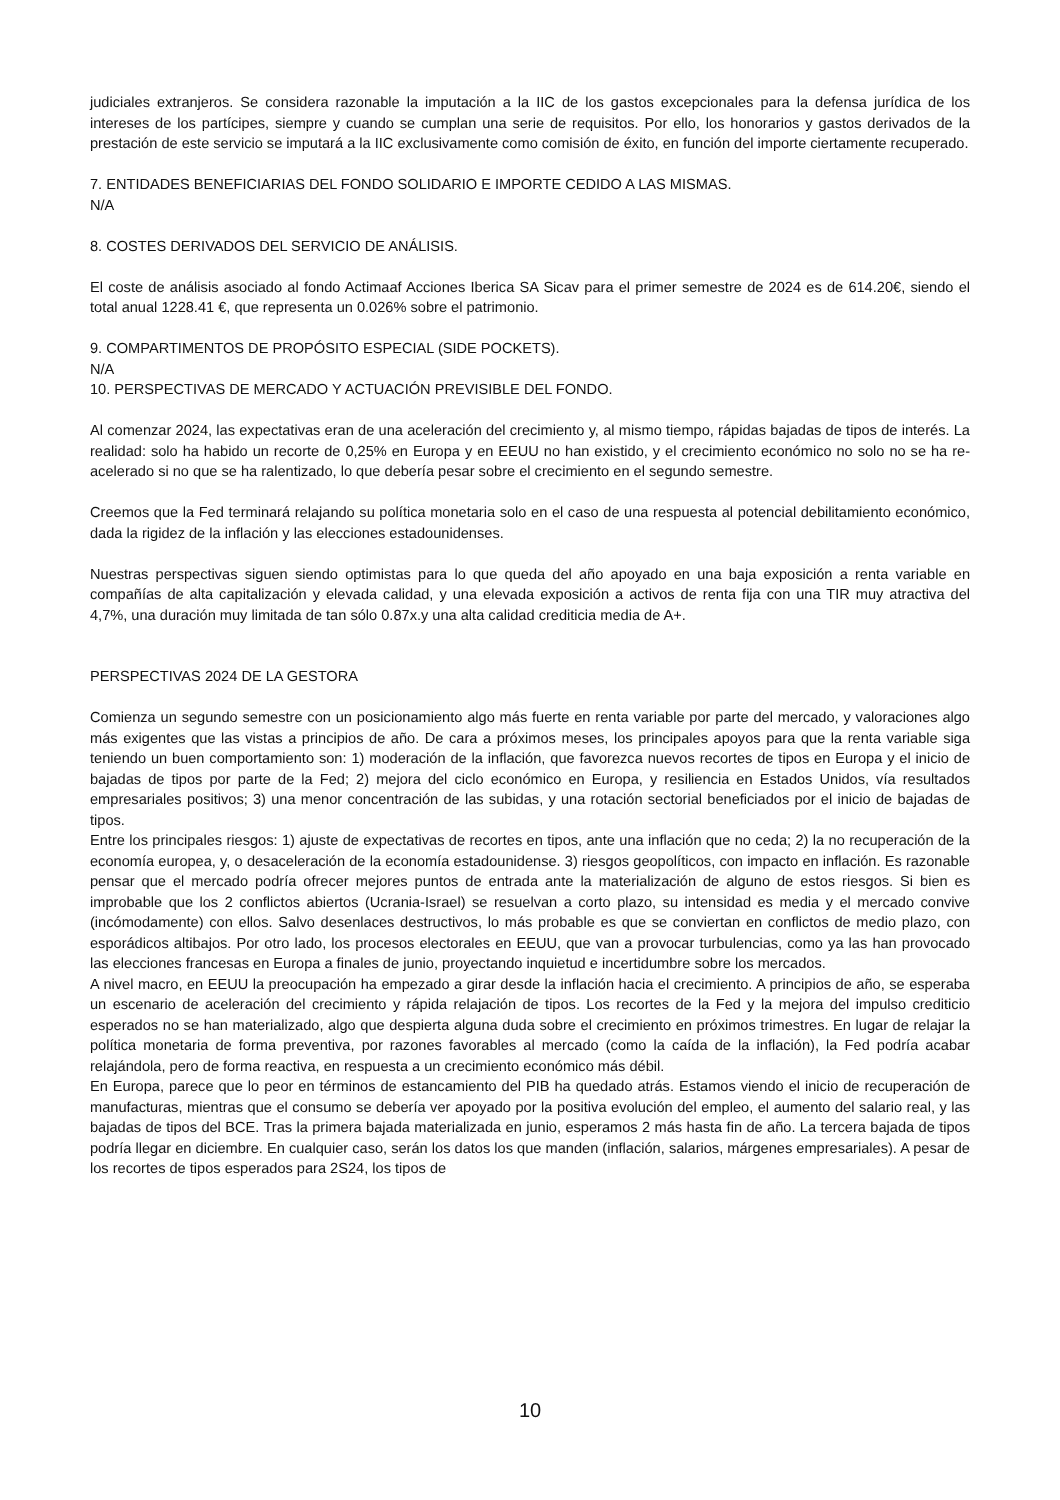judiciales extranjeros. Se considera razonable la imputación a la IIC de los gastos excepcionales para la defensa jurídica de los intereses de los partícipes, siempre y cuando se cumplan una serie de requisitos. Por ello, los honorarios y gastos derivados de la prestación de este servicio se imputará a la IIC exclusivamente como comisión de éxito, en función del importe ciertamente recuperado.
7. ENTIDADES BENEFICIARIAS DEL FONDO SOLIDARIO E IMPORTE CEDIDO A LAS MISMAS.
N/A
8. COSTES DERIVADOS DEL SERVICIO DE ANÁLISIS.
El coste de análisis asociado al fondo Actimaaf Acciones Iberica SA Sicav para el primer semestre de 2024 es de 614.20€, siendo el total anual 1228.41 €, que representa un 0.026% sobre el patrimonio.
9. COMPARTIMENTOS DE PROPÓSITO ESPECIAL (SIDE POCKETS).
N/A
10. PERSPECTIVAS DE MERCADO Y ACTUACIÓN PREVISIBLE DEL FONDO.
Al comenzar 2024, las expectativas eran de una aceleración del crecimiento y, al mismo tiempo, rápidas bajadas de tipos de interés. La realidad: solo ha habido un recorte de 0,25% en Europa y en EEUU no han existido, y el crecimiento económico no solo no se ha re-acelerado si no que se ha ralentizado, lo que debería pesar sobre el crecimiento en el segundo semestre.
Creemos que la Fed terminará relajando su política monetaria solo en el caso de una respuesta al potencial debilitamiento económico, dada la rigidez de la inflación y las elecciones estadounidenses.
Nuestras perspectivas siguen siendo optimistas para lo que queda del año apoyado en una baja exposición a renta variable en compañías de alta capitalización y elevada calidad, y una elevada exposición a activos de renta fija con una TIR muy atractiva del 4,7%, una duración muy limitada de tan sólo 0.87x.y una alta calidad crediticia media de A+.
PERSPECTIVAS 2024 DE LA GESTORA
Comienza un segundo semestre con un posicionamiento algo más fuerte en renta variable por parte del mercado, y valoraciones algo más exigentes que las vistas a principios de año. De cara a próximos meses, los principales apoyos para que la renta variable siga teniendo un buen comportamiento son: 1) moderación de la inflación, que favorezca nuevos recortes de tipos en Europa y el inicio de bajadas de tipos por parte de la Fed; 2) mejora del ciclo económico en Europa, y resiliencia en Estados Unidos, vía resultados empresariales positivos; 3) una menor concentración de las subidas, y una rotación sectorial beneficiados por el inicio de bajadas de tipos.
Entre los principales riesgos: 1) ajuste de expectativas de recortes en tipos, ante una inflación que no ceda; 2) la no recuperación de la economía europea, y, o desaceleración de la economía estadounidense. 3) riesgos geopolíticos, con impacto en inflación. Es razonable pensar que el mercado podría ofrecer mejores puntos de entrada ante la materialización de alguno de estos riesgos. Si bien es improbable que los 2 conflictos abiertos (Ucrania-Israel) se resuelvan a corto plazo, su intensidad es media y el mercado convive (incómodamente) con ellos. Salvo desenlaces destructivos, lo más probable es que se conviertan en conflictos de medio plazo, con esporádicos altibajos. Por otro lado, los procesos electorales en EEUU, que van a provocar turbulencias, como ya las han provocado las elecciones francesas en Europa a finales de junio, proyectando inquietud e incertidumbre sobre los mercados.
A nivel macro, en EEUU la preocupación ha empezado a girar desde la inflación hacia el crecimiento. A principios de año, se esperaba un escenario de aceleración del crecimiento y rápida relajación de tipos. Los recortes de la Fed y la mejora del impulso crediticio esperados no se han materializado, algo que despierta alguna duda sobre el crecimiento en próximos trimestres. En lugar de relajar la política monetaria de forma preventiva, por razones favorables al mercado (como la caída de la inflación), la Fed podría acabar relajándola, pero de forma reactiva, en respuesta a un crecimiento económico más débil.
En Europa, parece que lo peor en términos de estancamiento del PIB ha quedado atrás. Estamos viendo el inicio de recuperación de manufacturas, mientras que el consumo se debería ver apoyado por la positiva evolución del empleo, el aumento del salario real, y las bajadas de tipos del BCE. Tras la primera bajada materializada en junio, esperamos 2 más hasta fin de año. La tercera bajada de tipos podría llegar en diciembre. En cualquier caso, serán los datos los que manden (inflación, salarios, márgenes empresariales). A pesar de los recortes de tipos esperados para 2S24, los tipos de
10